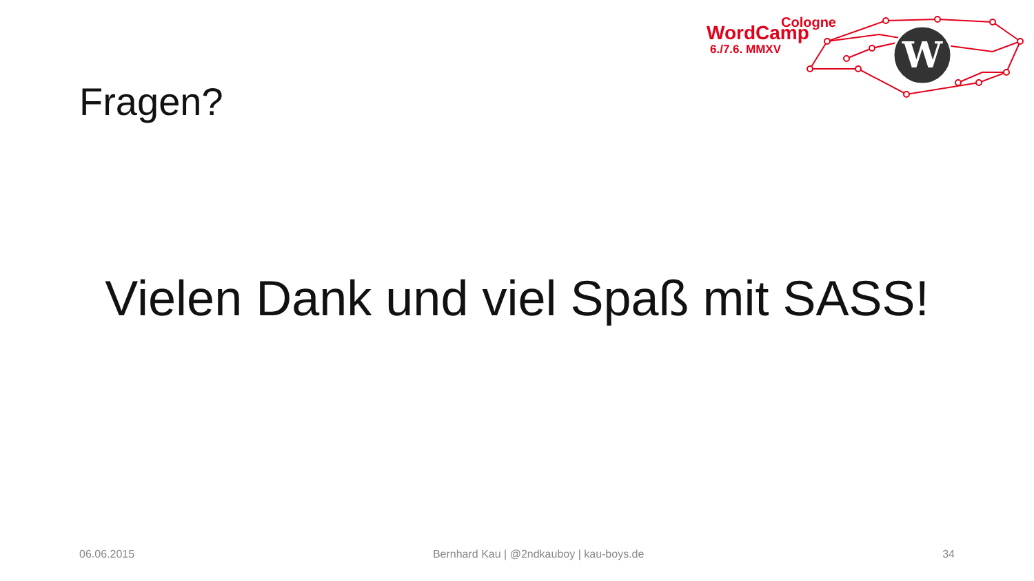W
Cologne
WordCamp
6./7.6. MMXV
Fragen?
Vielen Dank und viel Spaß mit SASS!
06.06.2015 Bernhard Kau | @2ndkauboy | kau-boys.de 34